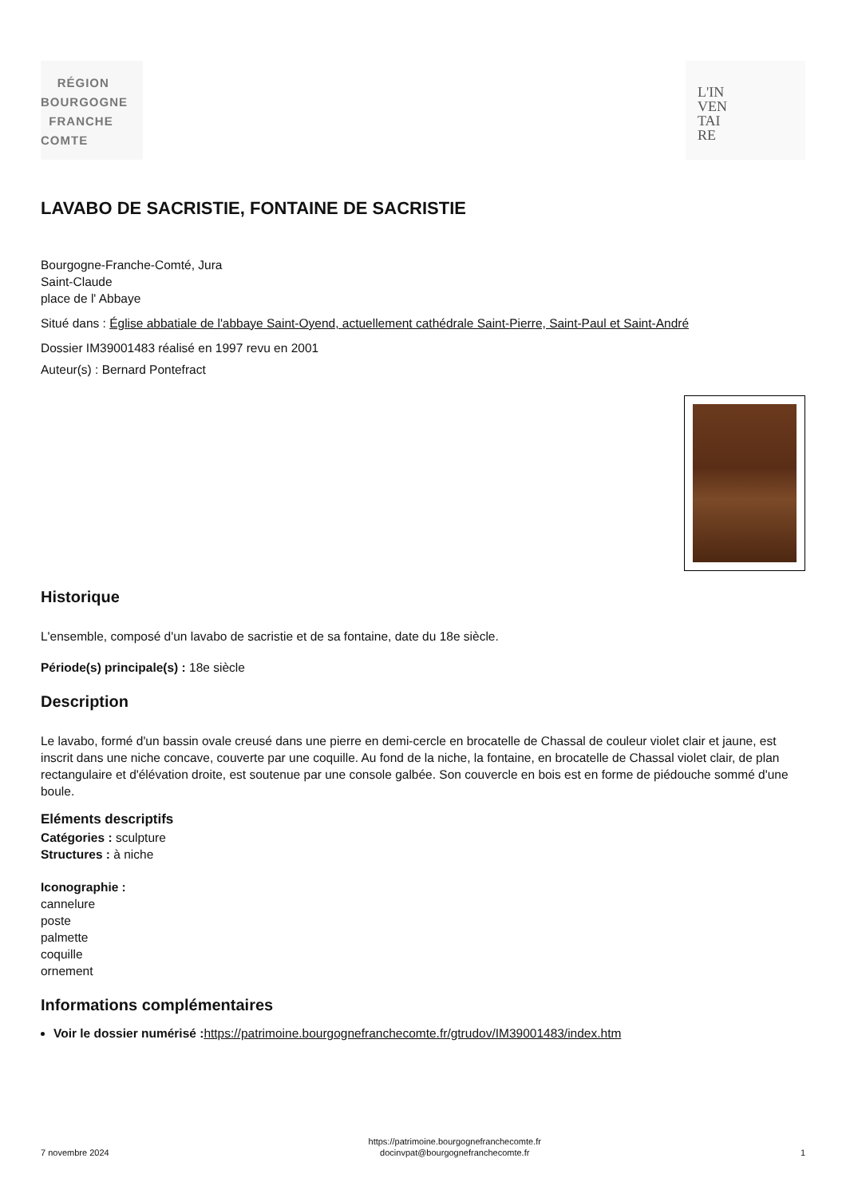RÉGION
BOURGOGNE
FRANCHE
COMTE
L'IN
VEN
TAI
RE
LAVABO DE SACRISTIE, FONTAINE DE SACRISTIE
Bourgogne-Franche-Comté, Jura
Saint-Claude
place de l' Abbaye
Situé dans : Église abbatiale de l'abbaye Saint-Oyend, actuellement cathédrale Saint-Pierre, Saint-Paul et Saint-André
Dossier IM39001483 réalisé en 1997 revu en 2001
Auteur(s) : Bernard Pontefract
Historique
L'ensemble, composé d'un lavabo de sacristie et de sa fontaine, date du 18e siècle.
Période(s) principale(s) : 18e siècle
Description
Le lavabo, formé d'un bassin ovale creusé dans une pierre en demi-cercle en brocatelle de Chassal de couleur violet clair et jaune, est inscrit dans une niche concave, couverte par une coquille. Au fond de la niche, la fontaine, en brocatelle de Chassal violet clair, de plan rectangulaire et d'élévation droite, est soutenue par une console galbée. Son couvercle en bois est en forme de piédouche sommé d'une boule.
Eléments descriptifs
Catégories : sculpture
Structures : à niche
Iconographie :
cannelure
poste
palmette
coquille
ornement
Informations complémentaires
Voir le dossier numérisé : https://patrimoine.bourgognefranchecomte.fr/gtrudov/IM39001483/index.htm
7 novembre 2024 https://patrimoine.bourgognefranchecomte.fr
docinvpat@bourgognefranchecomte.fr 1